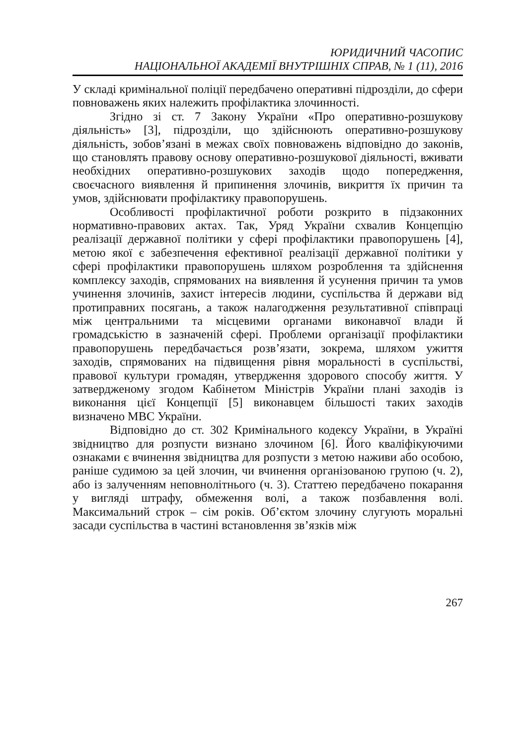ЮРИДИЧНИЙ ЧАСОПИС
НАЦІОНАЛЬНОЇ АКАДЕМІЇ ВНУТРІШНІХ СПРАВ, № 1 (11), 2016
У складі кримінальної поліції передбачено оперативні підрозділи, до сфери повноважень яких належить профілактика злочинності.
Згідно зі ст. 7 Закону України «Про оперативно-розшукову діяльність» [3], підрозділи, що здійснюють оперативно-розшукову діяльність, зобов’язані в межах своїх повноважень відповідно до законів, що становлять правову основу оперативно-розшукової діяльності, вживати необхідних оперативно-розшукових заходів щодо попередження, своєчасного виявлення й припинення злочинів, викриття їх причин та умов, здійснювати профілактику правопорушень.
Особливості профілактичної роботи розкрито в підзаконних нормативно-правових актах. Так, Уряд України схвалив Концепцію реалізації державної політики у сфері профілактики правопорушень [4], метою якої є забезпечення ефективної реалізації державної політики у сфері профілактики правопорушень шляхом розроблення та здійснення комплексу заходів, спрямованих на виявлення й усунення причин та умов учинення злочинів, захист інтересів людини, суспільства й держави від протиправних посягань, а також налагодження результативної співпраці між центральними та місцевими органами виконавчої влади й громадськістю в зазначеній сфері. Проблеми організації профілактики правопорушень передбачається розв’язати, зокрема, шляхом ужиття заходів, спрямованих на підвищення рівня моральності в суспільстві, правової культури громадян, утвердження здорового способу життя. У затвердженому згодом Кабінетом Міністрів України плані заходів із виконання цієї Концепції [5] виконавцем більшості таких заходів визначено МВС України.
Відповідно до ст. 302 Кримінального кодексу України, в Україні звідництво для розпусти визнано злочином [6]. Його кваліфікуючими ознаками є вчинення звідництва для розпусти з метою наживи або особою, раніше судимою за цей злочин, чи вчинення організованою групою (ч. 2), або із залученням неповнолітнього (ч. 3). Статтею передбачено покарання у вигляді штрафу, обмеження волі, а також позбавлення волі. Максимальний строк – сім років. Об’єктом злочину слугують моральні засади суспільства в частині встановлення зв’язків між
267